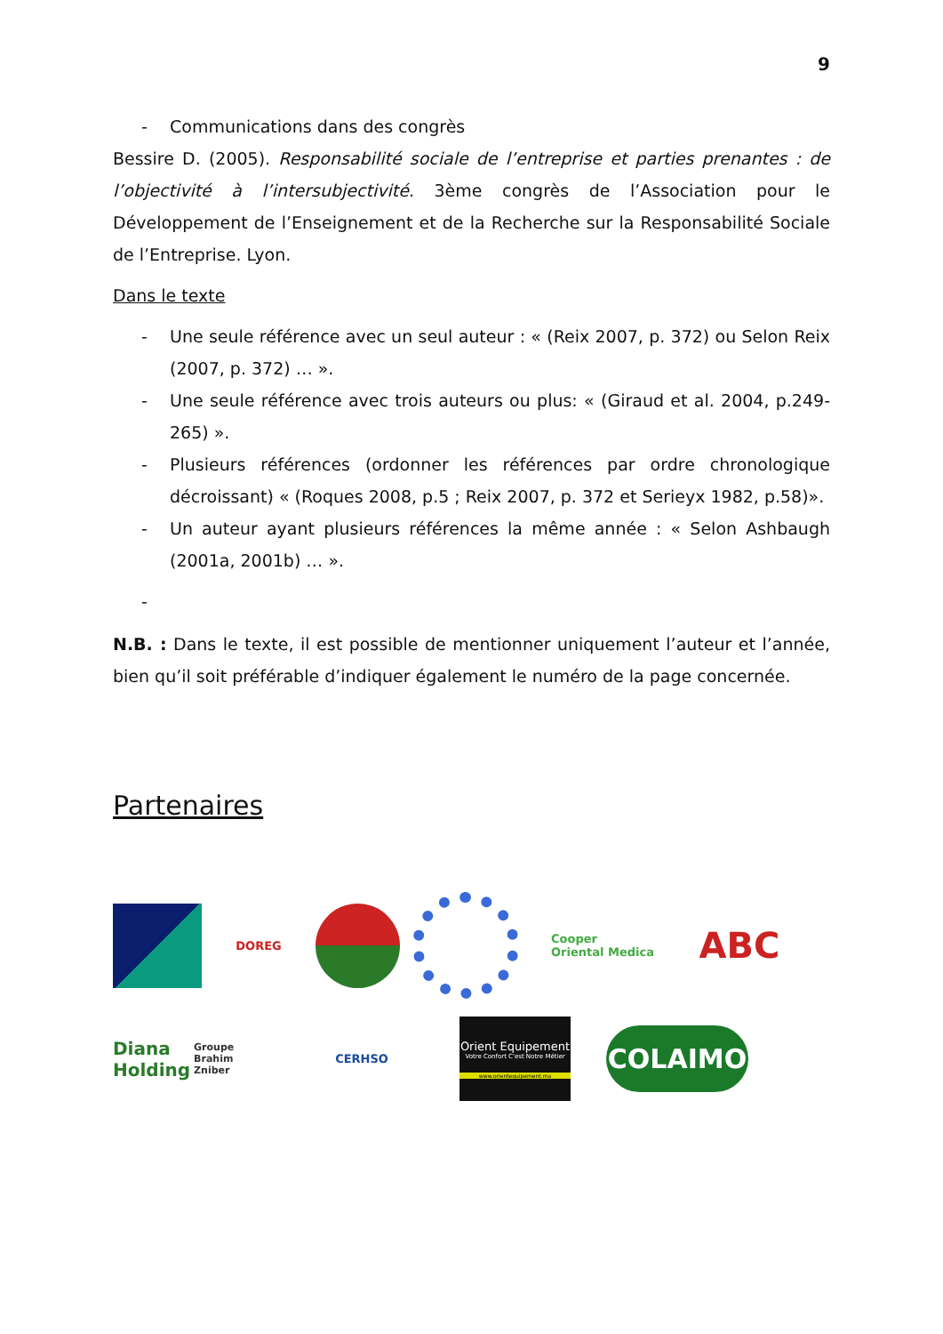9
- Communications dans des congrès
Bessire D. (2005). Responsabilité sociale de l’entreprise et parties prenantes : de l’objectivité à l’intersubjectivité. 3ème congrès de l’Association pour le Développement de l’Enseignement et de la Recherche sur la Responsabilité Sociale de l’Entreprise. Lyon.
Dans le texte
- Une seule référence avec un seul auteur : « (Reix 2007, p. 372) ou Selon Reix (2007, p. 372) … ».
- Une seule référence avec trois auteurs ou plus: « (Giraud et al. 2004, p.249-265) ».
- Plusieurs références (ordonner les références par ordre chronologique décroissant) « (Roques 2008, p.5 ; Reix 2007, p. 372 et Serieyx 1982, p.58)».
- Un auteur ayant plusieurs références la même année : « Selon Ashbaugh (2001a, 2001b) … ».
-
N.B. : Dans le texte, il est possible de mentionner uniquement l’auteur et l’année, bien qu’il soit préférable d’indiquer également le numéro de la page concernée.
Partenaires
DOREG
Cooper
Oriental Medica
ABC
Diana Holding
Groupe Brahim Zniber
CERHSO
Orient Equipement
Votre Confort C'est Notre Métier
www.orientequipement.ma
COLAIMO